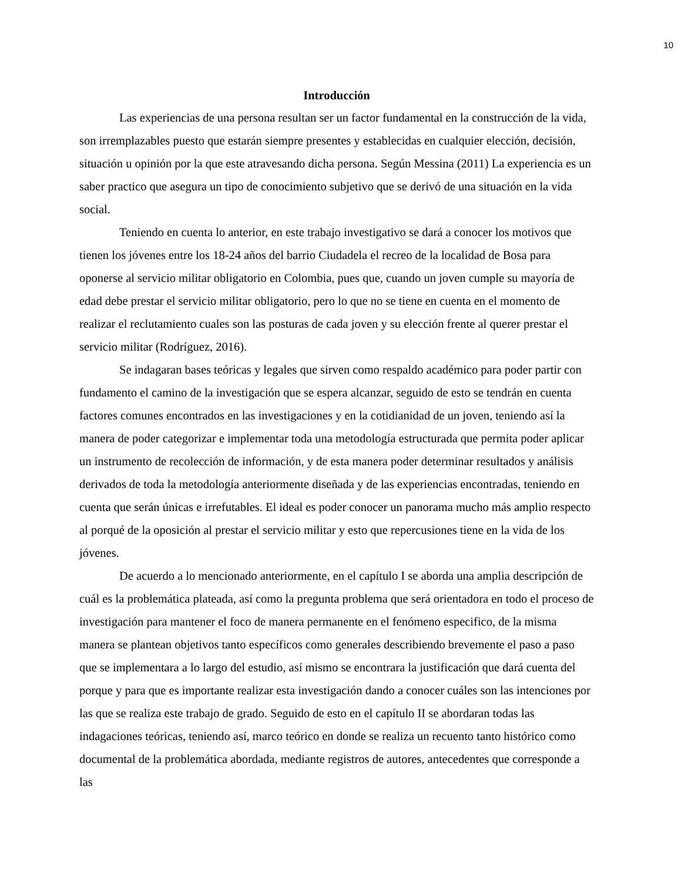10
Introducción
Las experiencias de una persona resultan ser un factor fundamental en la construcción de la vida, son irremplazables puesto que estarán siempre presentes y establecidas en cualquier elección, decisión, situación u opinión por la que este atravesando dicha persona. Según Messina (2011) La experiencia es un saber practico que asegura un tipo de conocimiento subjetivo que se derivó de una situación en la vida social.
Teniendo en cuenta lo anterior, en este trabajo investigativo se dará a conocer los motivos que tienen los jóvenes entre los 18-24 años del barrio Ciudadela el recreo de la localidad de Bosa para oponerse al servicio militar obligatorio en Colombia, pues que, cuando un joven cumple su mayoría de edad debe prestar el servicio militar obligatorio, pero lo que no se tiene en cuenta en el momento de realizar el reclutamiento cuales son las posturas de cada joven y su elección frente al querer prestar el servicio militar (Rodríguez, 2016).
Se indagaran bases teóricas y legales que sirven como respaldo académico para poder partir con fundamento el camino de la investigación que se espera alcanzar, seguido de esto se tendrán en cuenta factores comunes encontrados en las investigaciones y en la cotidianidad de un joven, teniendo así la manera de poder categorizar e implementar toda una metodología estructurada que permita poder aplicar un instrumento de recolección de información, y de esta manera poder determinar resultados y análisis derivados de toda la metodología anteriormente diseñada y de las experiencias encontradas, teniendo en cuenta que serán únicas e irrefutables. El ideal es poder conocer un panorama mucho más amplio respecto al porqué de la oposición al prestar el servicio militar y esto que repercusiones tiene en la vida de los jóvenes.
De acuerdo a lo mencionado anteriormente, en el capítulo I se aborda una amplia descripción de cuál es la problemática plateada, así como la pregunta problema que será orientadora en todo el proceso de investigación para mantener el foco de manera permanente en el fenómeno especifico, de la misma manera se plantean objetivos tanto específicos como generales describiendo brevemente el paso a paso que se implementara a lo largo del estudio, así mismo se encontrara la justificación que dará cuenta del porque y para que es importante realizar esta investigación dando a conocer cuáles son las intenciones por las que se realiza este trabajo de grado. Seguido de esto en el capítulo II se abordaran todas las indagaciones teóricas, teniendo así, marco teórico en donde se realiza un recuento tanto histórico como documental de la problemática abordada, mediante registros de autores, antecedentes que corresponde a las